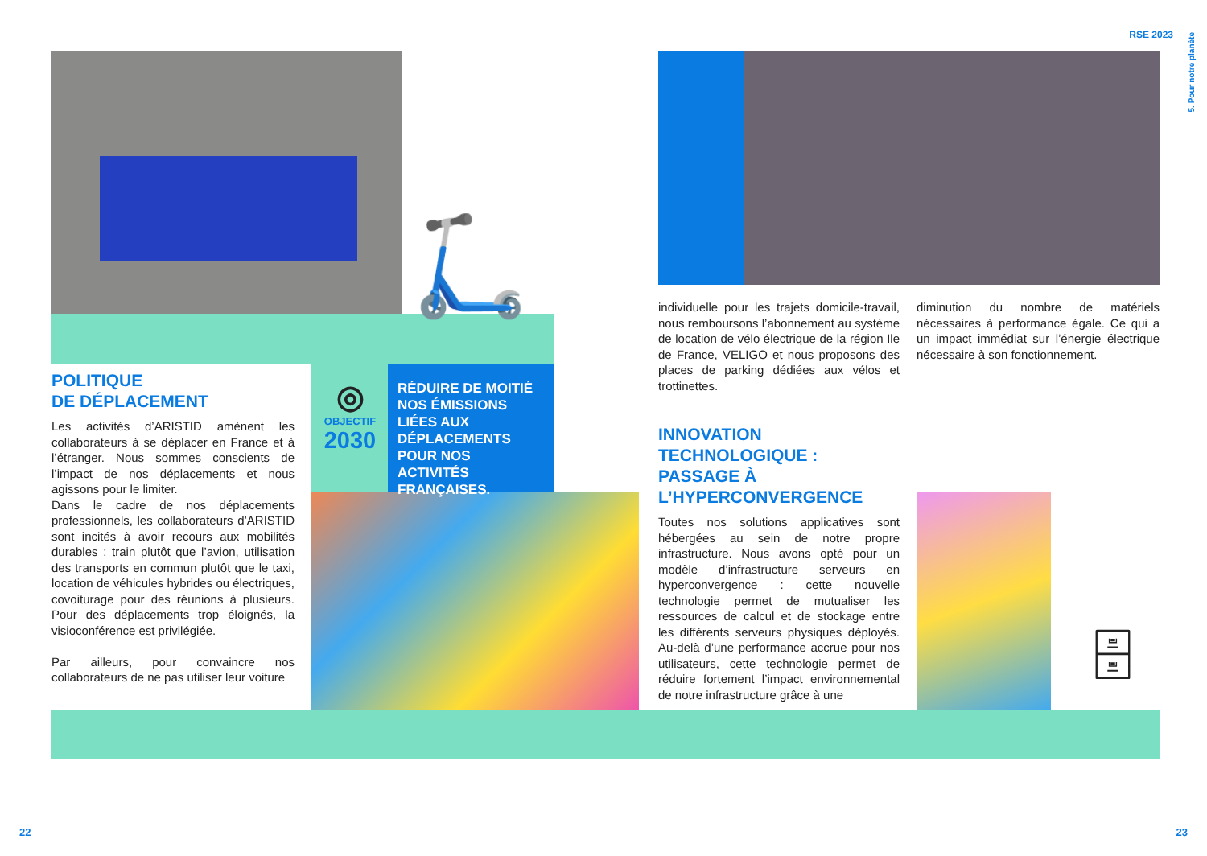RSE 2023
5. Pour notre planète
🛴
🗄
POLITIQUE
DE DÉPLACEMENT
Les activités d’ARISTID amènent les collaborateurs à se déplacer en France et à l’étranger. Nous sommes conscients de l’impact de nos déplacements et nous agissons pour le limiter.
Dans le cadre de nos déplacements professionnels, les collaborateurs d’ARISTID sont incités à avoir recours aux mobilités durables : train plutôt que l’avion, utilisation des transports en commun plutôt que le taxi, location de véhicules hybrides ou électriques, covoiturage pour des réunions à plusieurs. Pour des déplacements trop éloignés, la visioconférence est privilégiée.
Par ailleurs, pour convaincre nos collaborateurs de ne pas utiliser leur voiture
◎
OBJECTIF
2030
RÉDUIRE DE MOITIÉ NOS ÉMISSIONS LIÉES AUX DÉPLACEMENTS POUR NOS ACTIVITÉS FRANÇAISES.
individuelle pour les trajets domicile-travail, nous remboursons l’abonnement au système de location de vélo électrique de la région Ile de France, VELIGO et nous proposons des places de parking dédiées aux vélos et trottinettes.
diminution du nombre de matériels nécessaires à performance égale. Ce qui a un impact immédiat sur l’énergie électrique nécessaire à son fonctionnement.
INNOVATION
TECHNOLOGIQUE :
PASSAGE À
L’HYPERCONVERGENCE
Toutes nos solutions applicatives sont hébergées au sein de notre propre infrastructure. Nous avons opté pour un modèle d’infrastructure serveurs en hyperconvergence : cette nouvelle technologie permet de mutualiser les ressources de calcul et de stockage entre les différents serveurs physiques déployés. Au-delà d’une performance accrue pour nos utilisateurs, cette technologie permet de réduire fortement l’impact environnemental de notre infrastructure grâce à une
22 23